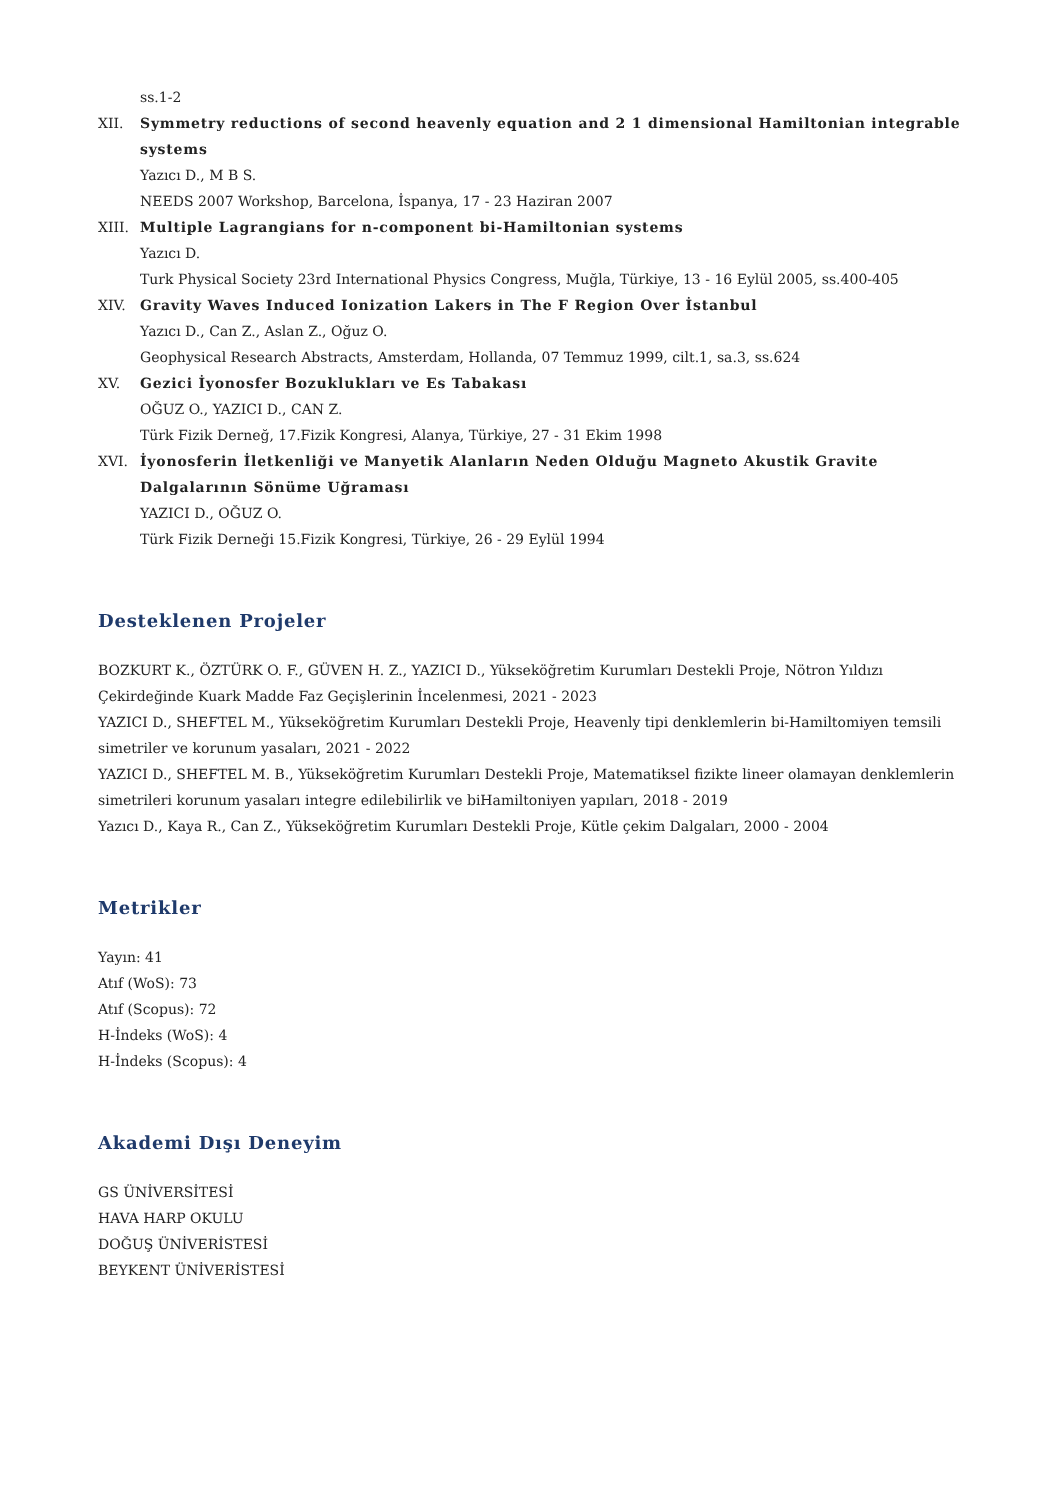ss.1-2
XII. Symmetry reductions of second heavenly equation and 2 1 dimensional Hamiltonian integrable systems
Yazıcı D., M B S.
NEEDS 2007 Workshop, Barcelona, İspanya, 17 - 23 Haziran 2007
XIII. Multiple Lagrangians for n-component bi-Hamiltonian systems
Yazıcı D.
Turk Physical Society 23rd International Physics Congress, Muğla, Türkiye, 13 - 16 Eylül 2005, ss.400-405
XIV. Gravity Waves Induced Ionization Lakers in The F Region Over İstanbul
Yazıcı D., Can Z., Aslan Z., Oğuz O.
Geophysical Research Abstracts, Amsterdam, Hollanda, 07 Temmuz 1999, cilt.1, sa.3, ss.624
XV. Gezici İyonosfer Bozuklukları ve Es Tabakası
OĞUZ O., YAZICI D., CAN Z.
Türk Fizik Derneğ, 17.Fizik Kongresi, Alanya, Türkiye, 27 - 31 Ekim 1998
XVI. İyonosferin İletkenliği ve Manyetik Alanların Neden Olduğu Magneto Akustik Gravite Dalgalarının Sönüme Uğraması
YAZICI D., OĞUZ O.
Türk Fizik Derneği 15.Fizik Kongresi, Türkiye, 26 - 29 Eylül 1994
Desteklenen Projeler
BOZKURT K., ÖZTÜRK O. F., GÜVEN H. Z., YAZICI D., Yükseköğretim Kurumları Destekli Proje, Nötron Yıldızı Çekirdeğinde Kuark Madde Faz Geçişlerinin İncelenmesi, 2021 - 2023
YAZICI D., SHEFTEL M., Yükseköğretim Kurumları Destekli Proje, Heavenly tipi denklemlerin bi-Hamiltomiyen temsili simetriler ve korunum yasaları, 2021 - 2022
YAZICI D., SHEFTEL M. B., Yükseköğretim Kurumları Destekli Proje, Matematiksel fizikte lineer olamayan denklemlerin simetrileri korunum yasaları integre edilebilirlik ve biHamiltoniyen yapıları, 2018 - 2019
Yazıcı D., Kaya R., Can Z., Yükseköğretim Kurumları Destekli Proje, Kütle çekim Dalgaları, 2000 - 2004
Metrikler
Yayın: 41
Atıf (WoS): 73
Atıf (Scopus): 72
H-İndeks (WoS): 4
H-İndeks (Scopus): 4
Akademi Dışı Deneyim
GS ÜNİVERSİTESİ
HAVA HARP OKULU
DOĞUŞ ÜNİVERİSTESİ
BEYKENT ÜNİVERİSTESİ